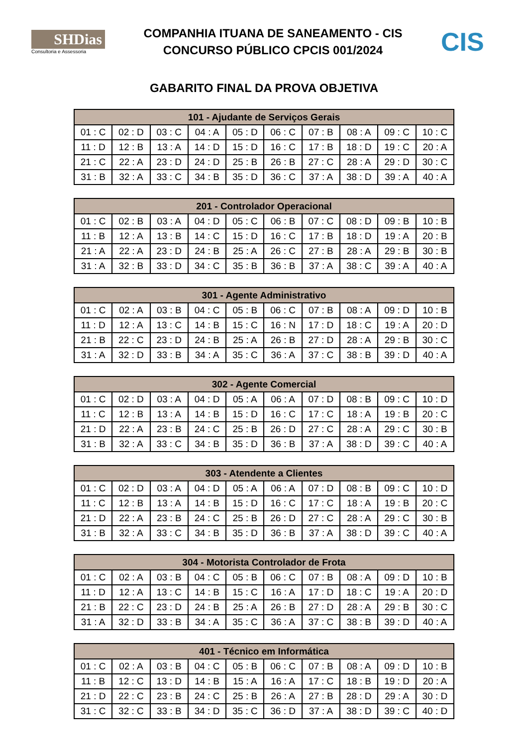SHDias
Consultoria e Assessoria
COMPANHIA ITUANA DE SANEAMENTO - CIS
CONCURSO PÚBLICO CPCIS 001/2024
CIS
GABARITO FINAL DA PROVA OBJETIVA
| 101 - Ajudante de Serviços Gerais | | | | | | | | | |
| --- | --- | --- | --- | --- | --- | --- | --- | --- | --- |
| 01 : C | 02 : D | 03 : C | 04 : A | 05 : D | 06 : C | 07 : B | 08 : A | 09 : C | 10 : C |
| 11 : D | 12 : B | 13 : A | 14 : D | 15 : D | 16 : C | 17 : B | 18 : D | 19 : C | 20 : A |
| 21 : C | 22 : A | 23 : D | 24 : D | 25 : B | 26 : B | 27 : C | 28 : A | 29 : D | 30 : C |
| 31 : B | 32 : A | 33 : C | 34 : B | 35 : D | 36 : C | 37 : A | 38 : D | 39 : A | 40 : A |
| 201 - Controlador Operacional | | | | | | | | | |
| --- | --- | --- | --- | --- | --- | --- | --- | --- | --- |
| 01 : C | 02 : B | 03 : A | 04 : D | 05 : C | 06 : B | 07 : C | 08 : D | 09 : B | 10 : B |
| 11 : B | 12 : A | 13 : B | 14 : C | 15 : D | 16 : C | 17 : B | 18 : D | 19 : A | 20 : B |
| 21 : A | 22 : A | 23 : D | 24 : B | 25 : A | 26 : C | 27 : B | 28 : A | 29 : B | 30 : B |
| 31 : A | 32 : B | 33 : D | 34 : C | 35 : B | 36 : B | 37 : A | 38 : C | 39 : A | 40 : A |
| 301 - Agente Administrativo | | | | | | | | | |
| --- | --- | --- | --- | --- | --- | --- | --- | --- | --- |
| 01 : C | 02 : A | 03 : B | 04 : C | 05 : B | 06 : C | 07 : B | 08 : A | 09 : D | 10 : B |
| 11 : D | 12 : A | 13 : C | 14 : B | 15 : C | 16 : N | 17 : D | 18 : C | 19 : A | 20 : D |
| 21 : B | 22 : C | 23 : D | 24 : B | 25 : A | 26 : B | 27 : D | 28 : A | 29 : B | 30 : C |
| 31 : A | 32 : D | 33 : B | 34 : A | 35 : C | 36 : A | 37 : C | 38 : B | 39 : D | 40 : A |
| 302 - Agente Comercial | | | | | | | | | |
| --- | --- | --- | --- | --- | --- | --- | --- | --- | --- |
| 01 : C | 02 : D | 03 : A | 04 : D | 05 : A | 06 : A | 07 : D | 08 : B | 09 : C | 10 : D |
| 11 : C | 12 : B | 13 : A | 14 : B | 15 : D | 16 : C | 17 : C | 18 : A | 19 : B | 20 : C |
| 21 : D | 22 : A | 23 : B | 24 : C | 25 : B | 26 : D | 27 : C | 28 : A | 29 : C | 30 : B |
| 31 : B | 32 : A | 33 : C | 34 : B | 35 : D | 36 : B | 37 : A | 38 : D | 39 : C | 40 : A |
| 303 - Atendente a Clientes | | | | | | | | | |
| --- | --- | --- | --- | --- | --- | --- | --- | --- | --- |
| 01 : C | 02 : D | 03 : A | 04 : D | 05 : A | 06 : A | 07 : D | 08 : B | 09 : C | 10 : D |
| 11 : C | 12 : B | 13 : A | 14 : B | 15 : D | 16 : C | 17 : C | 18 : A | 19 : B | 20 : C |
| 21 : D | 22 : A | 23 : B | 24 : C | 25 : B | 26 : D | 27 : C | 28 : A | 29 : C | 30 : B |
| 31 : B | 32 : A | 33 : C | 34 : B | 35 : D | 36 : B | 37 : A | 38 : D | 39 : C | 40 : A |
| 304 - Motorista Controlador de Frota | | | | | | | | | |
| --- | --- | --- | --- | --- | --- | --- | --- | --- | --- |
| 01 : C | 02 : A | 03 : B | 04 : C | 05 : B | 06 : C | 07 : B | 08 : A | 09 : D | 10 : B |
| 11 : D | 12 : A | 13 : C | 14 : B | 15 : C | 16 : A | 17 : D | 18 : C | 19 : A | 20 : D |
| 21 : B | 22 : C | 23 : D | 24 : B | 25 : A | 26 : B | 27 : D | 28 : A | 29 : B | 30 : C |
| 31 : A | 32 : D | 33 : B | 34 : A | 35 : C | 36 : A | 37 : C | 38 : B | 39 : D | 40 : A |
| 401 - Técnico em Informática | | | | | | | | | |
| --- | --- | --- | --- | --- | --- | --- | --- | --- | --- |
| 01 : C | 02 : A | 03 : B | 04 : C | 05 : B | 06 : C | 07 : B | 08 : A | 09 : D | 10 : B |
| 11 : B | 12 : C | 13 : D | 14 : B | 15 : A | 16 : A | 17 : C | 18 : B | 19 : D | 20 : A |
| 21 : D | 22 : C | 23 : B | 24 : C | 25 : B | 26 : A | 27 : B | 28 : D | 29 : A | 30 : D |
| 31 : C | 32 : C | 33 : B | 34 : D | 35 : C | 36 : D | 37 : A | 38 : D | 39 : C | 40 : D |